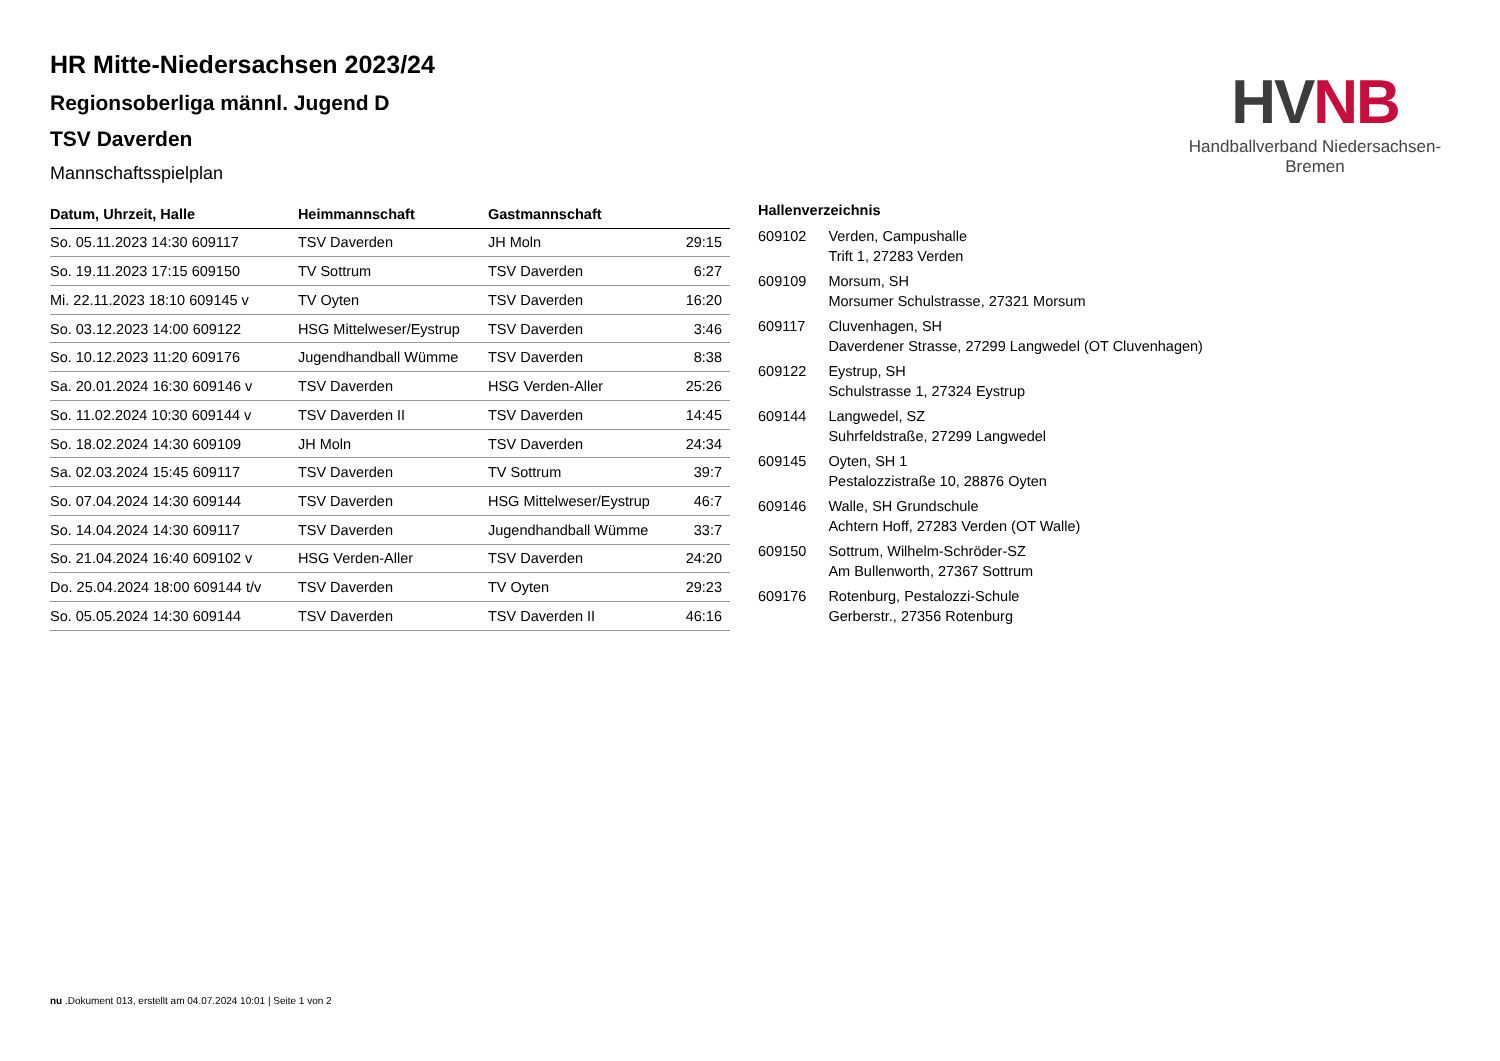HR Mitte-Niedersachsen 2023/24
Regionsoberliga männl. Jugend D
TSV Daverden
Mannschaftsspielplan
HV NB
Handballverband Niedersachsen-Bremen
| Datum, Uhrzeit, Halle | Heimmannschaft | Gastmannschaft | |
| --- | --- | --- | --- |
| So. 05.11.2023 14:30 609117 | TSV Daverden | JH Moln | 29:15 |
| So. 19.11.2023 17:15 609150 | TV Sottrum | TSV Daverden | 6:27 |
| Mi. 22.11.2023 18:10 609145 v | TV Oyten | TSV Daverden | 16:20 |
| So. 03.12.2023 14:00 609122 | HSG Mittelweser/Eystrup | TSV Daverden | 3:46 |
| So. 10.12.2023 11:20 609176 | Jugendhandball Wümme | TSV Daverden | 8:38 |
| Sa. 20.01.2024 16:30 609146 v | TSV Daverden | HSG Verden-Aller | 25:26 |
| So. 11.02.2024 10:30 609144 v | TSV Daverden II | TSV Daverden | 14:45 |
| So. 18.02.2024 14:30 609109 | JH Moln | TSV Daverden | 24:34 |
| Sa. 02.03.2024 15:45 609117 | TSV Daverden | TV Sottrum | 39:7 |
| So. 07.04.2024 14:30 609144 | TSV Daverden | HSG Mittelweser/Eystrup | 46:7 |
| So. 14.04.2024 14:30 609117 | TSV Daverden | Jugendhandball Wümme | 33:7 |
| So. 21.04.2024 16:40 609102 v | HSG Verden-Aller | TSV Daverden | 24:20 |
| Do. 25.04.2024 18:00 609144 t/v | TSV Daverden | TV Oyten | 29:23 |
| So. 05.05.2024 14:30 609144 | TSV Daverden | TSV Daverden II | 46:16 |
| Hallenverzeichnis | |
| --- | --- |
| 609102 | Verden, Campushalle Trift 1, 27283 Verden |
| 609109 | Morsum, SH Morsumer Schulstrasse, 27321 Morsum |
| 609117 | Cluvenhagen, SH Daverdener Strasse, 27299 Langwedel (OT Cluvenhagen) |
| 609122 | Eystrup, SH Schulstrasse 1, 27324 Eystrup |
| 609144 | Langwedel, SZ Suhrfeldstraße, 27299 Langwedel |
| 609145 | Oyten, SH 1 Pestalozzistraße 10, 28876 Oyten |
| 609146 | Walle, SH Grundschule Achtern Hoff, 27283 Verden (OT Walle) |
| 609150 | Sottrum, Wilhelm-Schröder-SZ Am Bullenworth, 27367 Sottrum |
| 609176 | Rotenburg, Pestalozzi-Schule Gerberstr., 27356 Rotenburg |
nu .Dokument 013, erstellt am 04.07.2024 10:01 | Seite 1 von 2